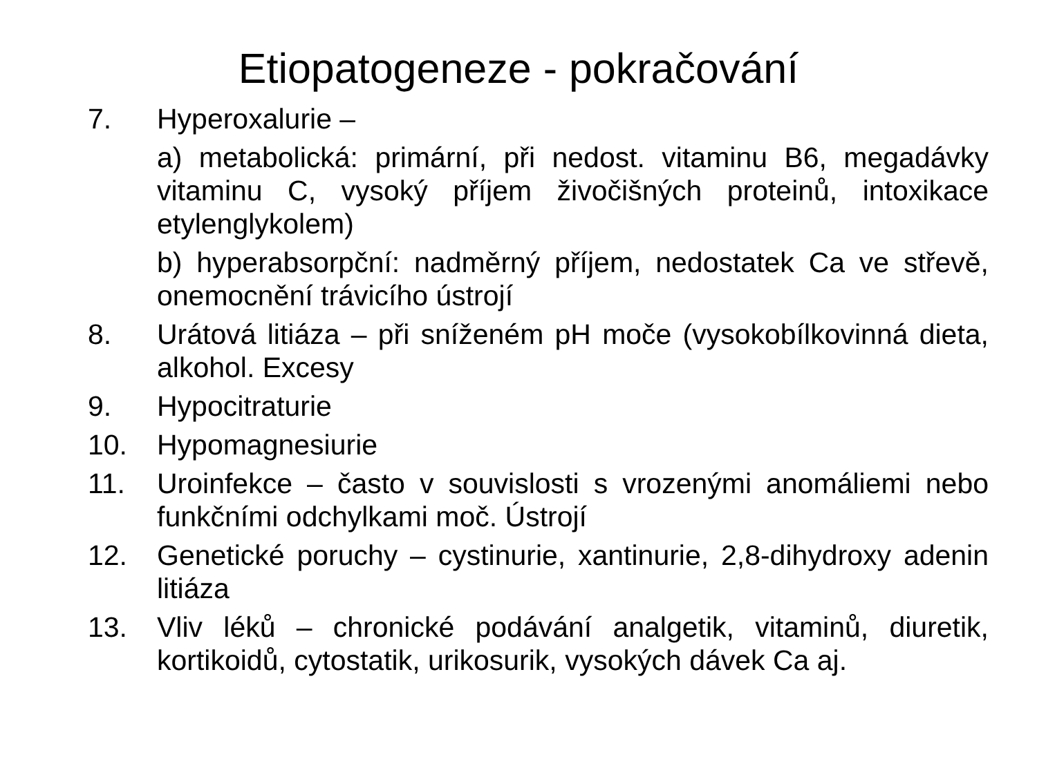Etiopatogeneze - pokračování
7. Hyperoxalurie –
a) metabolická: primární, při nedost. vitaminu B6, megadávky vitaminu C, vysoký příjem živočišných proteinů, intoxikace etylenglykolem)
b) hyperabsorpční: nadměrný příjem, nedostatek Ca ve střevě, onemocnění trávicího ústrojí
8. Urátová litiáza – při sníženém pH moče (vysokobílkovinná dieta, alkohol. Excesy
9. Hypocitraturie
10. Hypomagnesiurie
11. Uroinfekce – často v souvislosti s vrozenými anomáliemi nebo funkčními odchylkami moč. Ústrojí
12. Genetické poruchy – cystinurie, xantinurie, 2,8-dihydroxy adenin litiáza
13. Vliv léků – chronické podávání analgetik, vitaminů, diuretik, kortikoidů, cytostatik, urikosurik, vysokých dávek Ca aj.